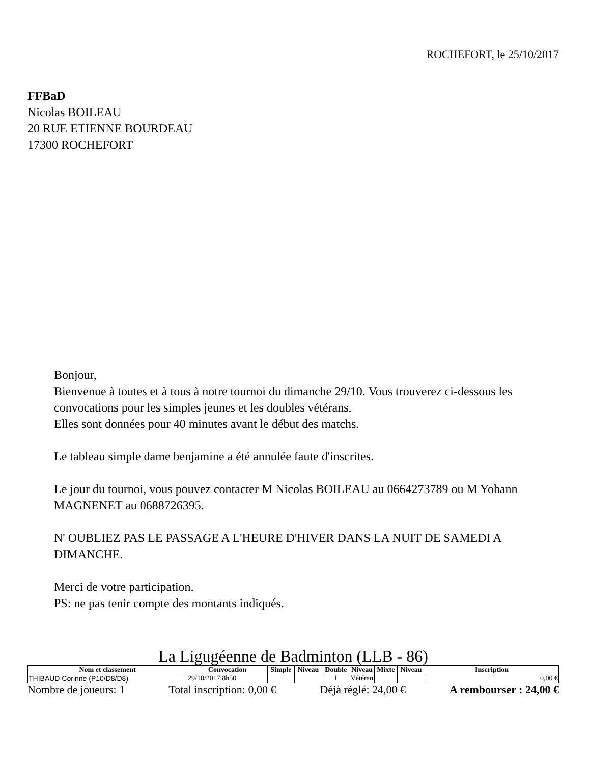ROCHEFORT, le 25/10/2017
FFBaD
Nicolas BOILEAU
20 RUE ETIENNE BOURDEAU
17300 ROCHEFORT
Bonjour,
Bienvenue à toutes et à tous à notre tournoi du dimanche 29/10. Vous trouverez ci-dessous les convocations pour les simples jeunes et les doubles vétérans.
Elles sont données pour 40 minutes avant le début des matchs.
Le tableau simple dame benjamine a été annulée faute d'inscrites.
Le jour du tournoi, vous pouvez contacter M Nicolas BOILEAU au 0664273789 ou M Yohann MAGNENET au 0688726395.
N' OUBLIEZ PAS LE PASSAGE A L'HEURE D'HIVER DANS LA NUIT DE SAMEDI A DIMANCHE.
Merci de votre participation.
PS: ne pas tenir compte des montants indiqués.
La Ligugéenne de Badminton (LLB - 86)
| Nom et classement | Convocation | Simple | Niveau | Double | Niveau | Mixte | Niveau | Inscription |
| --- | --- | --- | --- | --- | --- | --- | --- | --- |
| THIBAUD Corinne (P10/D8/D8) | 29/10/2017 8h50 | | | I | Vétéran | | | 0,00 € |
Nombre de joueurs: 1 Total inscription: 0,00 € Déjà réglé: 24,00 € A rembourser : 24,00 €